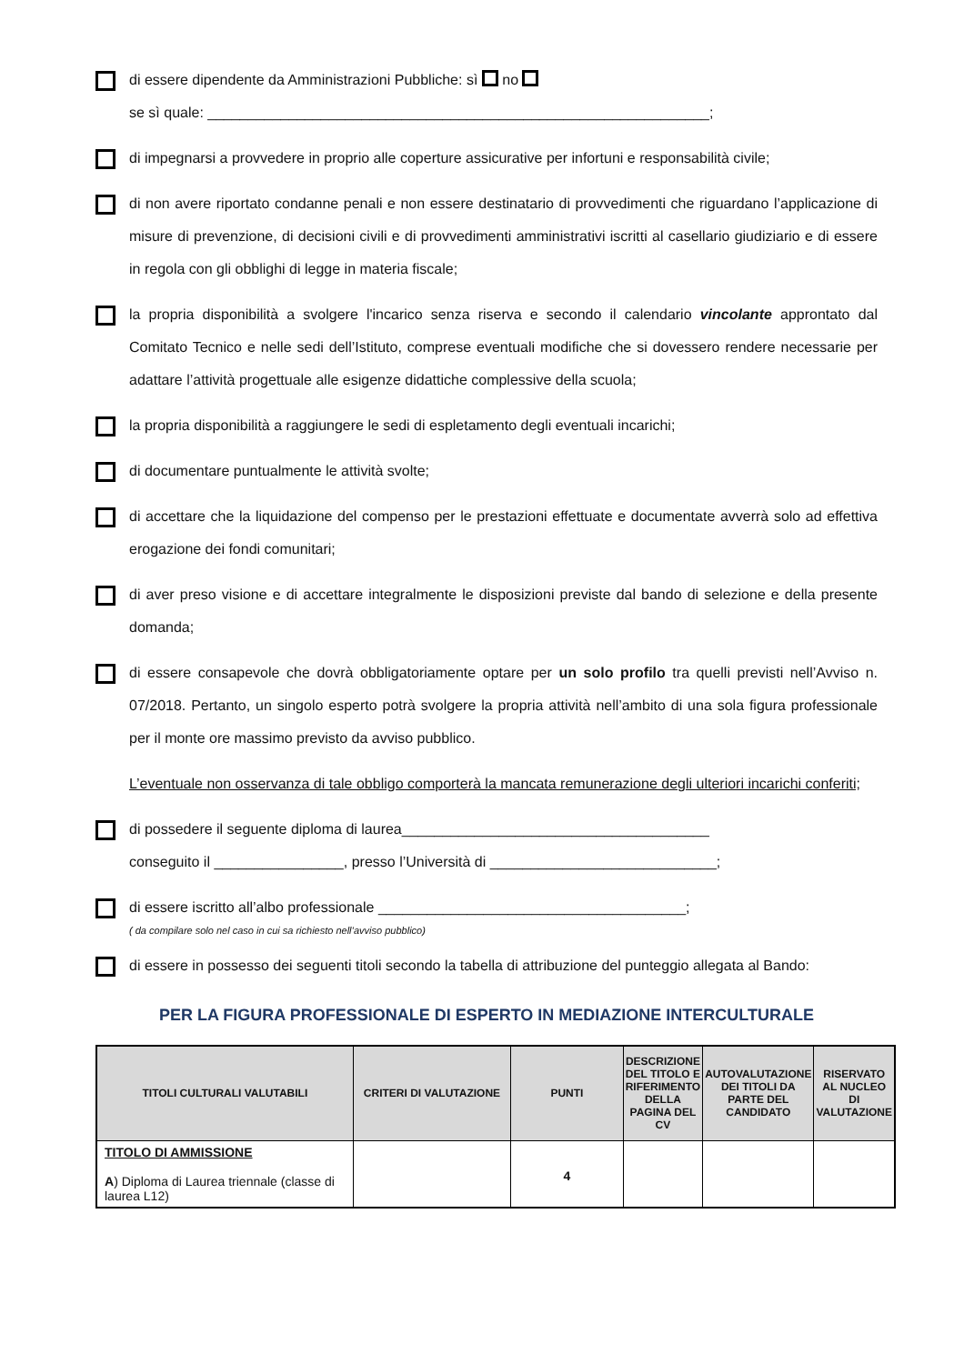di essere dipendente da Amministrazioni Pubbliche: sì no
se sì quale: ______________________________________________________________;
di impegnarsi a provvedere in proprio alle coperture assicurative per infortuni e responsabilità civile;
di non avere riportato condanne penali e non essere destinatario di provvedimenti che riguardano l’applicazione di misure di prevenzione, di decisioni civili e di provvedimenti amministrativi iscritti al casellario giudiziario e di essere in regola con gli obblighi di legge in materia fiscale;
la propria disponibilità a svolgere l'incarico senza riserva e secondo il calendario vincolante approntato dal Comitato Tecnico e nelle sedi dell’Istituto, comprese eventuali modifiche che si dovessero rendere necessarie per adattare l’attività progettuale alle esigenze didattiche complessive della scuola;
la propria disponibilità a raggiungere le sedi di espletamento degli eventuali incarichi;
di documentare puntualmente le attività svolte;
di accettare che la liquidazione del compenso per le prestazioni effettuate e documentate avverrà solo ad effettiva erogazione dei fondi comunitari;
di aver preso visione e di accettare integralmente le disposizioni previste dal bando di selezione e della presente domanda;
di essere consapevole che dovrà obbligatoriamente optare per un solo profilo tra quelli previsti nell’Avviso n. 07/2018. Pertanto, un singolo esperto potrà svolgere la propria attività nell’ambito di una sola figura professionale per il monte ore massimo previsto da avviso pubblico.
L’eventuale non osservanza di tale obbligo comporterà la mancata remunerazione degli ulteriori incarichi conferiti;
di possedere il seguente diploma di laurea______________________________________
conseguito il ________________, presso l’Università di ____________________________;
di essere iscritto all’albo professionale ______________________________________;
( da compilare solo nel caso in cui sa richiesto nell’avviso pubblico)
di essere in possesso dei seguenti titoli secondo la tabella di attribuzione del punteggio allegata al Bando:
PER LA FIGURA PROFESSIONALE DI ESPERTO IN MEDIAZIONE INTERCULTURALE
| TITOLI CULTURALI VALUTABILI | CRITERI DI VALUTAZIONE | PUNTI | DESCRIZIONE DEL TITOLO E RIFERIMENTO DELLA PAGINA DEL CV | AUTOVALUTAZIONE DEI TITOLI DA PARTE DEL CANDIDATO | RISERVATO AL NUCLEO DI VALUTAZIONE |
| --- | --- | --- | --- | --- | --- |
| TITOLO DI AMMISSIONE A ) Diploma di Laurea triennale (classe di laurea L12) | | 4 | | | |